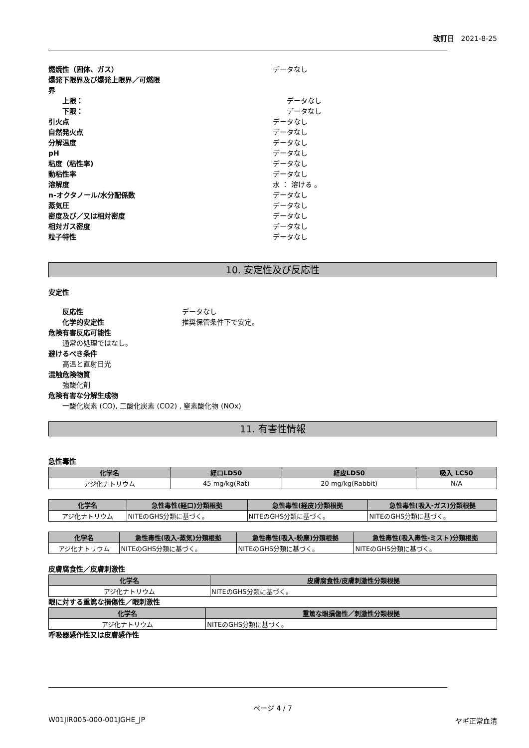改訂日 2021-8-25
燃焼性（固体、ガス） データなし
爆発下限界及び爆発上限界／可燃限
界
上限： データなし
下限： データなし
引火点 データなし
自然発火点 データなし
分解温度 データなし
pH データなし
粘度（粘性率) データなし
動粘性率 データなし
溶解度 水 ： 溶ける 。
n-オクタノール/水分配係数 データなし
蒸気圧 データなし
密度及び／又は相対密度 データなし
相対ガス密度 データなし
粒子特性 データなし
10. 安定性及び反応性
安定性
反応性 データなし
化学的安定性 推奨保管条件下で安定。
危険有害反応可能性
通常の処理ではなし。
避けるべき条件
高温と直射日光
混触危険物質
強酸化剤
危険有害な分解生成物
一酸化炭素 (CO), 二酸化炭素 (CO2) , 窒素酸化物 (NOx)
11. 有害性情報
急性毒性
| 化学名 | 経口LD50 | 経皮LD50 | 吸入 LC50 |
| --- | --- | --- | --- |
| アジ化ナトリウム | 45 mg/kg(Rat) | 20 mg/kg(Rabbit) | N/A |
| 化学名 | 急性毒性(経口)分類根拠 | 急性毒性(経皮)分類根拠 | 急性毒性(吸入-ガス)分類根拠 |
| --- | --- | --- | --- |
| アジ化ナトリウム | NITEのGHS分類に基づく。 | NITEのGHS分類に基づく。 | NITEのGHS分類に基づく。 |
| 化学名 | 急性毒性(吸入-蒸気)分類根拠 | 急性毒性(吸入-粉塵)分類根拠 | 急性毒性(吸入毒性-ミスト)分類根拠 |
| --- | --- | --- | --- |
| アジ化ナトリウム | NITEのGHS分類に基づく。 | NITEのGHS分類に基づく。 | NITEのGHS分類に基づく。 |
皮膚腐食性／皮膚刺激性
| 化学名 | 皮膚腐食性/皮膚刺激性分類根拠 |
| --- | --- |
| アジ化ナトリウム | NITEのGHS分類に基づく。 |
眼に対する重篤な損傷性／眼刺激性
| 化学名 | 重篤な眼損傷性／刺激性分類根拠 |
| --- | --- |
| アジ化ナトリウム | NITEのGHS分類に基づく。 |
呼吸器感作性又は皮膚感作性
ページ 4 / 7
W01JIR005-000-001JGHE_JP ヤギ正常血清